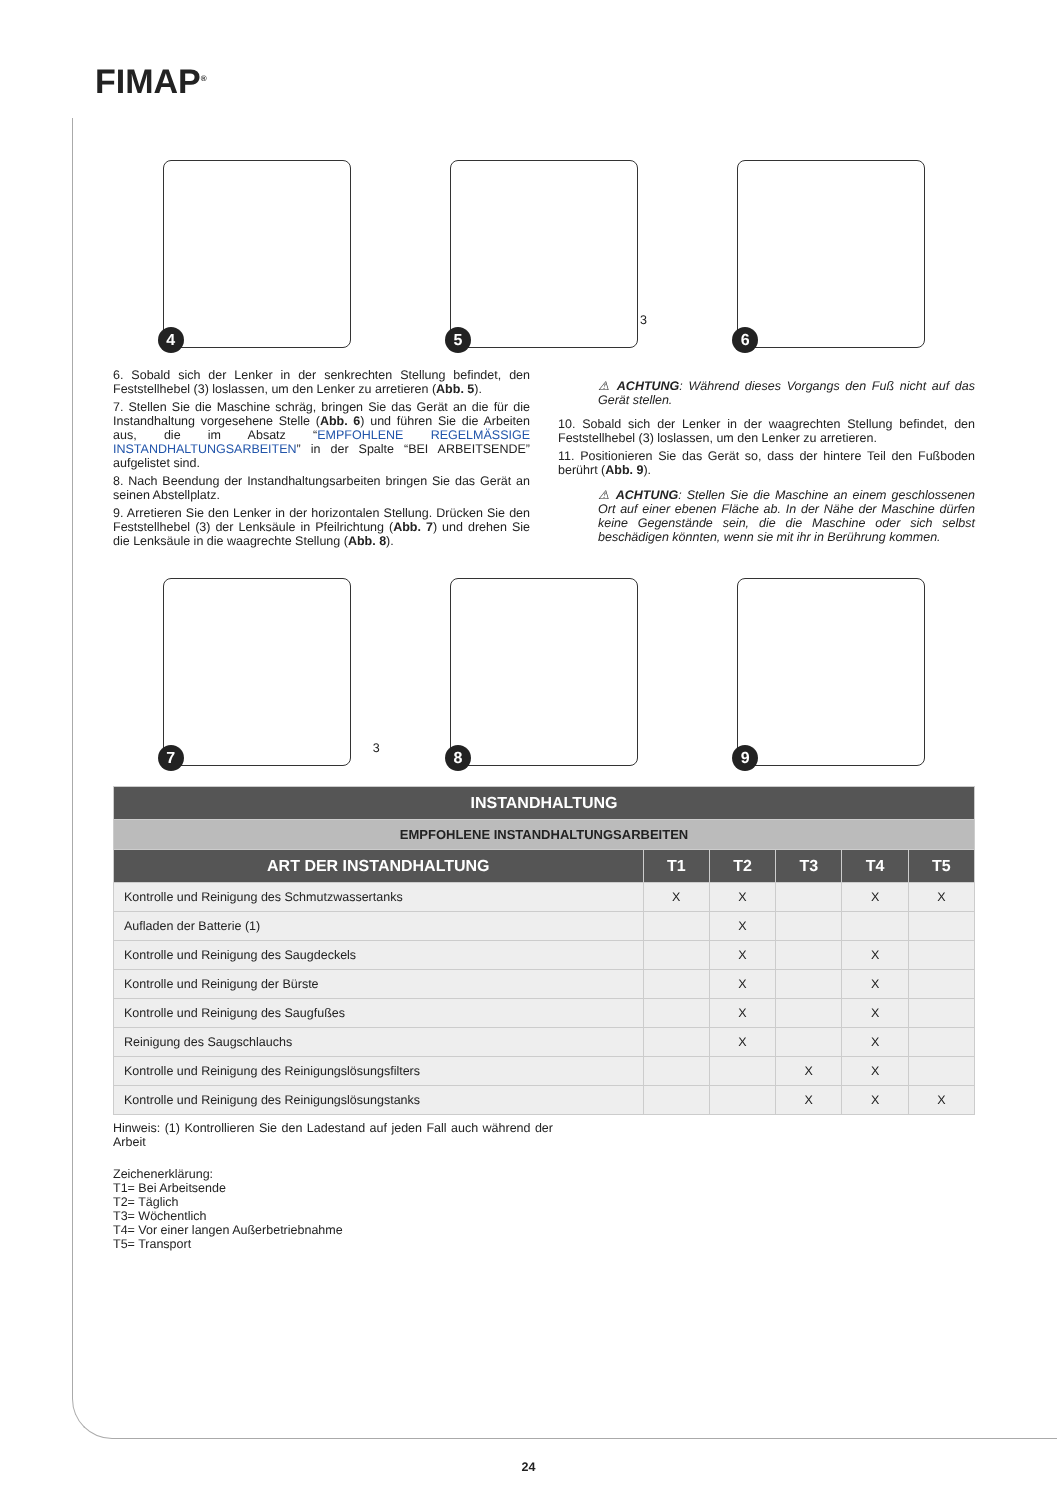FIMAP<sup>®</sup>
4
5
3
6
6. Sobald sich der Lenker in der senkrechten Stellung befindet, den Feststellhebel (3) loslassen, um den Lenker zu arretieren (Abb. 5).
7. Stellen Sie die Maschine schräg, bringen Sie das Gerät an die für die Instandhaltung vorgesehene Stelle (Abb. 6) und führen Sie die Arbeiten aus, die im Absatz “EMPFOHLENE REGELMÄSSIGE INSTANDHALTUNGSARBEITEN” in der Spalte “BEI ARBEITSENDE” aufgelistet sind.
8. Nach Beendung der Instandhaltungsarbeiten bringen Sie das Gerät an seinen Abstellplatz.
9. Arretieren Sie den Lenker in der horizontalen Stellung. Drücken Sie den Feststellhebel (3) der Lenksäule in Pfeilrichtung (Abb. 7) und drehen Sie die Lenksäule in die waagrechte Stellung (Abb. 8).
⚠ ACHTUNG: Während dieses Vorgangs den Fuß nicht auf das Gerät stellen.
10. Sobald sich der Lenker in der waagrechten Stellung befindet, den Feststellhebel (3) loslassen, um den Lenker zu arretieren.
11. Positionieren Sie das Gerät so, dass der hintere Teil den Fußboden berührt (Abb. 9).
⚠ ACHTUNG: Stellen Sie die Maschine an einem geschlossenen Ort auf einer ebenen Fläche ab. In der Nähe der Maschine dürfen keine Gegenstände sein, die die Maschine oder sich selbst beschädigen könnten, wenn sie mit ihr in Berührung kommen.
7
3
8
9
| INSTANDHALTUNG | | | | | |
| --- | --- | --- | --- | --- | --- |
| EMPFOHLENE INSTANDHALTUNGSARBEITEN | | | | | |
| ART DER INSTANDHALTUNG | T1 | T2 | T3 | T4 | T5 |
| Kontrolle und Reinigung des Schmutzwassertanks | X | X | | X | X |
| Aufladen der Batterie (1) | | X | | | |
| Kontrolle und Reinigung des Saugdeckels | | X | | X | |
| Kontrolle und Reinigung der Bürste | | X | | X | |
| Kontrolle und Reinigung des Saugfußes | | X | | X | |
| Reinigung des Saugschlauchs | | X | | X | |
| Kontrolle und Reinigung des Reinigungslösungsfilters | | | X | X | |
| Kontrolle und Reinigung des Reinigungslösungstanks | | | X | X | X |
Hinweis: (1) Kontrollieren Sie den Ladestand auf jeden Fall auch während der Arbeit
Zeichenerklärung:
T1= Bei Arbeitsende
T2= Täglich
T3= Wöchentlich
T4= Vor einer langen Außerbetriebnahme
T5= Transport
24